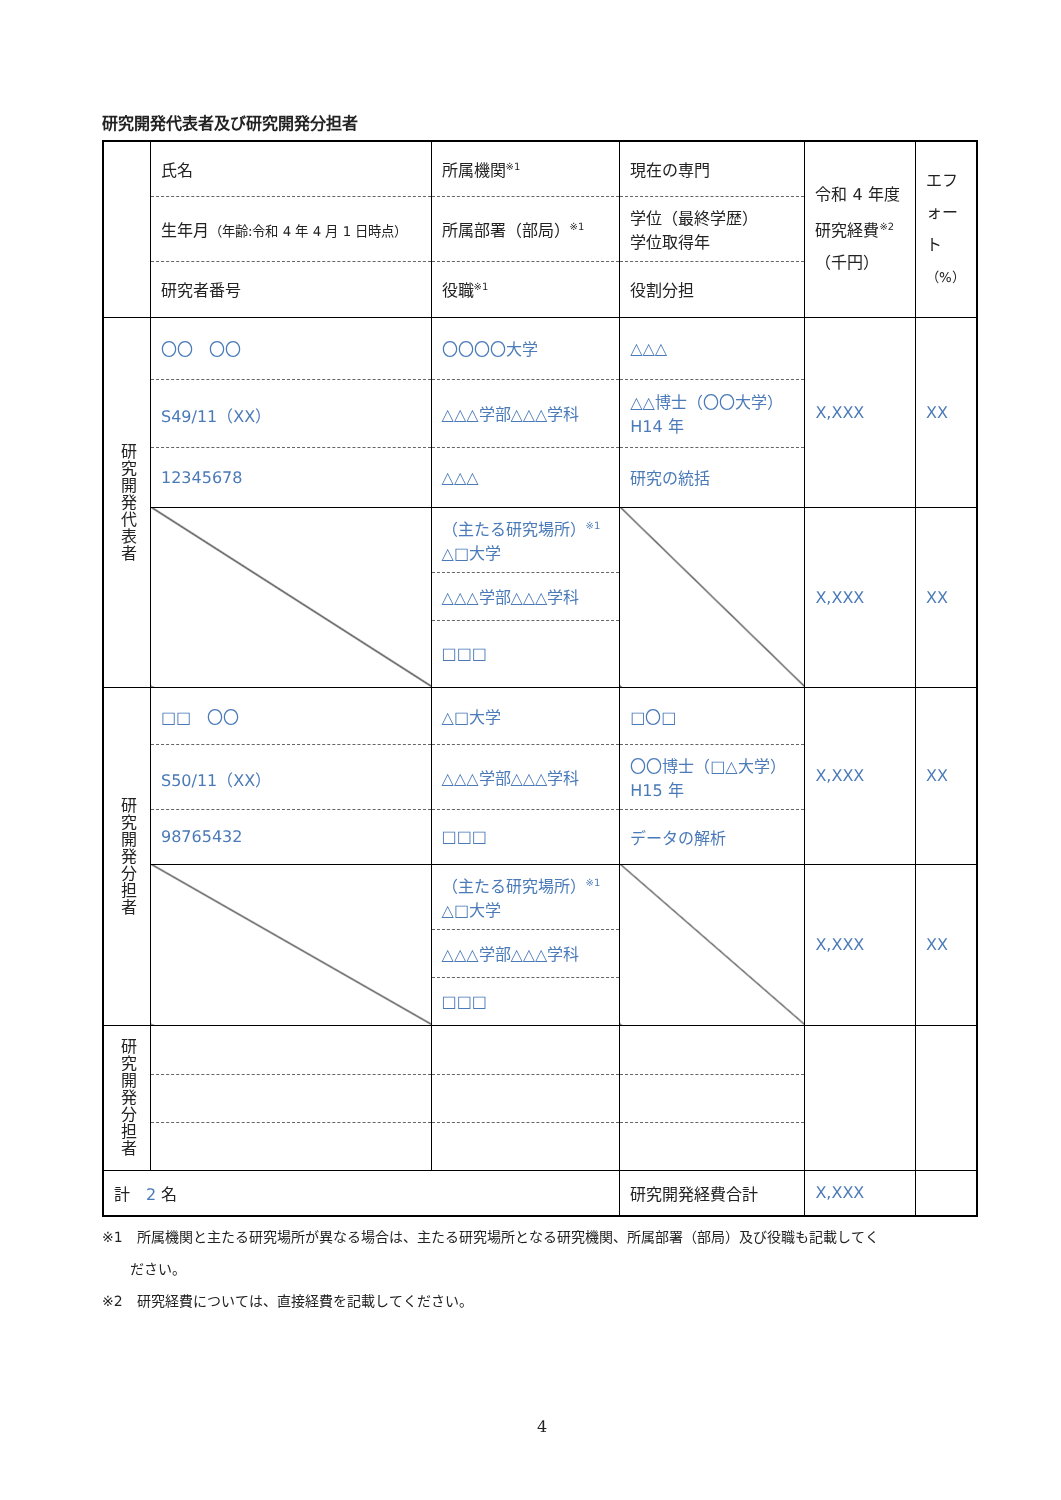研究開発代表者及び研究開発分担者
| | 氏名 | 所属機関<sup>※1</sup> | 現在の専門 | 令和 4 年度 研究経費<sup>※2</sup> （千円） | エフ ォー ト （%） |
| | 生年月 （年齢:令和 4 年 4 月 1 日時点） | 所属部署（部局）<sup>※1</sup> | 学位（最終学歴） 学位取得年 | | |
| | 研究者番号 | 役職<sup>※1</sup> | 役割分担 | | |
| 研究開発代表者 | 〇〇 〇〇 | 〇〇〇〇大学 | △△△ | X,XXX | XX |
| | S49/11（XX） | △△△学部△△△学科 | △△博士（〇〇大学） H14 年 | | |
| | 12345678 | △△△ | 研究の統括 | | |
| | | （主たる研究場所）<sup>※1</sup> △□大学 | | X,XXX | XX |
| | | △△△学部△△△学科 | | | |
| | | □□□ | | | |
| 研究開発分担者 | □□ 〇〇 | △□大学 | □〇□ | X,XXX | XX |
| | S50/11（XX） | △△△学部△△△学科 | 〇〇博士（□△大学） H15 年 | | |
| | 98765432 | □□□ | データの解析 | | |
| | | （主たる研究場所）<sup>※1</sup> △□大学 | | X,XXX | XX |
| | | △△△学部△△△学科 | | | |
| | | □□□ | | | |
| 研究開発分担者 | | | | | |
| 計 2 名 | | | 研究開発経費合計 | X,XXX | |
※1　所属機関と主たる研究場所が異なる場合は、主たる研究場所となる研究機関、所属部署（部局）及び役職も記載してく
　　ださい。
※2　研究経費については、直接経費を記載してください。
4